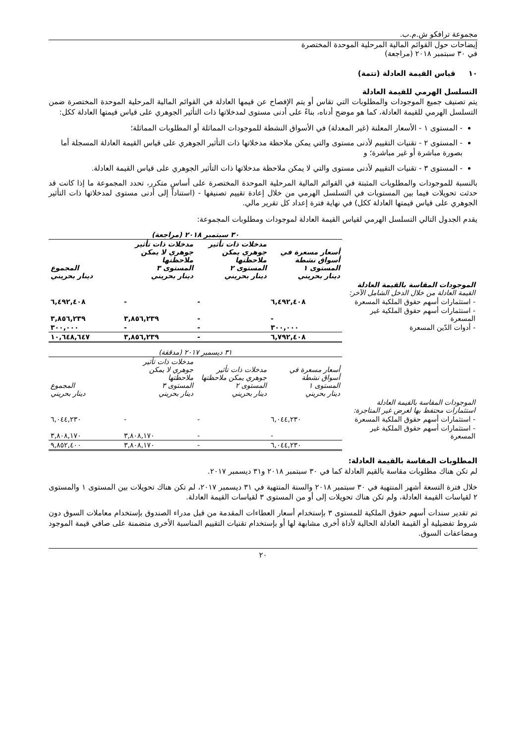مجموعة ترافكو ش.م.ب.
إيضاحات حول القوائم المالية المرحلية الموحدة المختصرة
في ٣٠ سبتمبر ٢٠١٨ (مراجعة)
١٠ قياس القيمة العادلة (تتمة)
التسلسل الهرمي للقيمة العادلة
يتم تصنيف جميع الموجودات والمطلوبات التي تقاس أو يتم الإفصاح عن قيمها العادلة في القوائم المالية المرحلية الموحدة المختصرة ضمن التسلسل الهرمي للقيمة العادلة، كما هو موضح أدناه، بناءً على أدنى مستوى لمدخلاتها ذات التأثير الجوهري على قياس قيمتها العادلة ككل:
- المستوى ١ - الأسعار المعلنة (غير المعدلة) في الأسواق النشطة للموجودات المماثلة أو المطلوبات المماثلة؛
- المستوى ٢ - تقنيات التقييم لأدنى مستوى والتي يمكن ملاحظة مدخلاتها ذات التأثير الجوهري على قياس القيمة العادلة المسجلة أما بصورة مباشرة أو غير مباشرة؛ و
- المستوى ٣ - تقنيات التقييم لأدنى مستوى والتي لا يمكن ملاحظة مدخلاتها ذات التأثير الجوهري على قياس القيمة العادلة.
بالنسبة للموجودات والمطلوبات المثبتة في القوائم المالية المرحلية الموحدة المختصرة على أساس متكرر، تحدد المجموعة ما إذا كانت قد حدثت تحويلات فيما بين المستويات في التسلسل الهرمي من خلال إعادة تقييم تصنيفها - (استناداً إلى أدنى مستوى لمدخلاتها ذات التأثير الجوهري على قياس قيمتها العادلة ككل) في نهاية فترة إعداد كل تقرير مالي.
يقدم الجدول التالي التسلسل الهرمي لقياس القيمة العادلة لموجودات ومطلوبات المجموعة:
| | ٣٠ سبتمبر ٢٠١٨ (مراجعة) | | | |
| | أسعار مسعرة في أسواق نشطة المستوى ١ دينار بحريني | مدخلات ذات تأثير جوهري يمكن ملاحظتها المستوى ٢ دينار بحريني | مدخلات ذات تأثير جوهري لا يمكن ملاحظتها المستوى ٣ دينار بحريني | المجموع دينار بحريني |
| الموجودات المقاسة بالقيمة العادلة القيمة العادلة من خلال الدخل الشامل الآخر: | | | | |
| - استثمارات أسهم حقوق الملكية المسعرة | ٦,٤٩٢,٤٠٨ | - | - | ٦,٤٩٢,٤٠٨ |
| - استثمارات أسهم حقوق الملكية غير المسعرة | - | - | ٣,٨٥٦,٢٣٩ | ٣,٨٥٦,٢٣٩ |
| - أدوات الدّين المسعرة | ٣٠٠,٠٠٠ | - | - | ٣٠٠,٠٠٠ |
| | ٦,٧٩٢,٤٠٨ | - | ٣,٨٥٦,٢٣٩ | ١٠,٦٤٨,٦٤٧ |
| | ٣١ ديسمبر ٢٠١٧ (مدققة) | | | |
| | أسعار مسعرة في أسواق نشطة المستوى ١ دينار بحريني | مدخلات ذات تأثير جوهري يمكن ملاحظتها المستوى ٢ دينار بحريني | مدخلات ذات تأثير جوهري لا يمكن ملاحظتها المستوى ٣ دينار بحريني | المجموع دينار بحريني |
| الموجودات المقاسة بالقيمة العادلة استثمارات محتفظ بها لغرض غير المتاجرة: | | | | |
| - استثمارات أسهم حقوق الملكية المسعرة | ٦,٠٤٤,٢٣٠ | - | - | ٦,٠٤٤,٢٣٠ |
| - استثمارات أسهم حقوق الملكية غير المسعرة | - | - | ٣,٨٠٨,١٧٠ | ٣,٨٠٨,١٧٠ |
| | ٦,٠٤٤,٢٣٠ | - | ٣,٨٠٨,١٧٠ | ٩,٨٥٢,٤٠٠ |
المطلوبات المقاسة بالقيمة العادلة:
لم تكن هناك مطلوبات مقاسة بالقيم العادلة كما في ٣٠ سبتمبر ٢٠١٨ و٣١ ديسمبر ٢٠١٧.
خلال فترة التسعة أشهر المنتهية في ٣٠ سبتمبر ٢٠١٨ والسنة المنتهية في ٣١ ديسمبر ٢٠١٧، لم تكن هناك تحويلات بين المستوى ١ والمستوى ٢ لقياسات القيمة العادلة، ولم تكن هناك تحويلات إلى أو من المستوى ٣ لقياسات القيمة العادلة.
تم تقدير سندات أسهم حقوق الملكية للمستوى ٣ بإستخدام أسعار العطاءات المقدمة من قبل مدراء الصندوق بإستخدام معاملات السوق دون شروط تفضيلية أو القيمة العادلة الحالية لأداة أخرى مشابهة لها أو بإستخدام تقنيات التقييم المناسبة الأخرى متضمنة على صافي قيمة الموجود ومضاعفات السوق.
٢٠